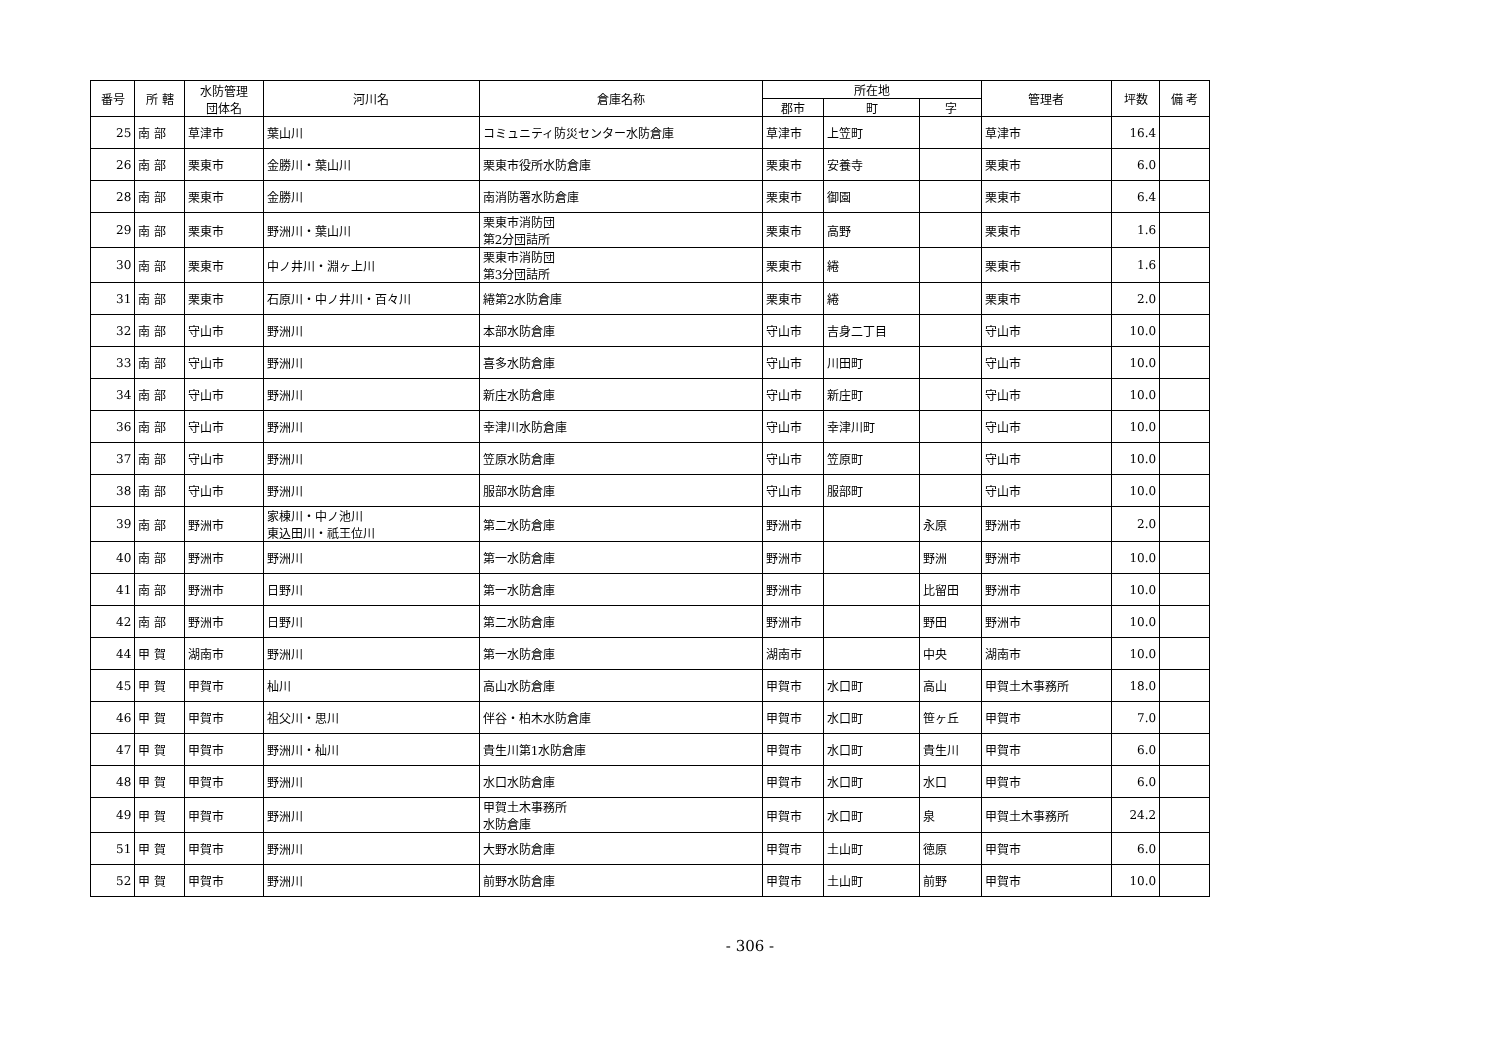| 番号 | 所 轄 | 水防管理 団体名 | 河川名 | 倉庫名称 | 所在地 | | | 管理者 | 坪数 | 備 考 |
| --- | --- | --- | --- | --- | --- | --- | --- | --- | --- | --- |
| | | | | | 郡市 | 町 | 字 | | | |
| 25 | 南 部 | 草津市 | 葉山川 | コミュニティ防災センター水防倉庫 | 草津市 | 上笠町 | | 草津市 | 16.4 | |
| 26 | 南 部 | 栗東市 | 金勝川・葉山川 | 栗東市役所水防倉庫 | 栗東市 | 安養寺 | | 栗東市 | 6.0 | |
| 28 | 南 部 | 栗東市 | 金勝川 | 南消防署水防倉庫 | 栗東市 | 御園 | | 栗東市 | 6.4 | |
| 29 | 南 部 | 栗東市 | 野洲川・葉山川 | 栗東市消防団 第2分団詰所 | 栗東市 | 高野 | | 栗東市 | 1.6 | |
| 30 | 南 部 | 栗東市 | 中ノ井川・淵ヶ上川 | 栗東市消防団 第3分団詰所 | 栗東市 | 綣 | | 栗東市 | 1.6 | |
| 31 | 南 部 | 栗東市 | 石原川・中ノ井川・百々川 | 綣第2水防倉庫 | 栗東市 | 綣 | | 栗東市 | 2.0 | |
| 32 | 南 部 | 守山市 | 野洲川 | 本部水防倉庫 | 守山市 | 吉身二丁目 | | 守山市 | 10.0 | |
| 33 | 南 部 | 守山市 | 野洲川 | 喜多水防倉庫 | 守山市 | 川田町 | | 守山市 | 10.0 | |
| 34 | 南 部 | 守山市 | 野洲川 | 新庄水防倉庫 | 守山市 | 新庄町 | | 守山市 | 10.0 | |
| 36 | 南 部 | 守山市 | 野洲川 | 幸津川水防倉庫 | 守山市 | 幸津川町 | | 守山市 | 10.0 | |
| 37 | 南 部 | 守山市 | 野洲川 | 笠原水防倉庫 | 守山市 | 笠原町 | | 守山市 | 10.0 | |
| 38 | 南 部 | 守山市 | 野洲川 | 服部水防倉庫 | 守山市 | 服部町 | | 守山市 | 10.0 | |
| 39 | 南 部 | 野洲市 | 家棟川・中ノ池川 東込田川・祇王位川 | 第二水防倉庫 | 野洲市 | | 永原 | 野洲市 | 2.0 | |
| 40 | 南 部 | 野洲市 | 野洲川 | 第一水防倉庫 | 野洲市 | | 野洲 | 野洲市 | 10.0 | |
| 41 | 南 部 | 野洲市 | 日野川 | 第一水防倉庫 | 野洲市 | | 比留田 | 野洲市 | 10.0 | |
| 42 | 南 部 | 野洲市 | 日野川 | 第二水防倉庫 | 野洲市 | | 野田 | 野洲市 | 10.0 | |
| 44 | 甲 賀 | 湖南市 | 野洲川 | 第一水防倉庫 | 湖南市 | | 中央 | 湖南市 | 10.0 | |
| 45 | 甲 賀 | 甲賀市 | 杣川 | 高山水防倉庫 | 甲賀市 | 水口町 | 高山 | 甲賀土木事務所 | 18.0 | |
| 46 | 甲 賀 | 甲賀市 | 祖父川・思川 | 伴谷・柏木水防倉庫 | 甲賀市 | 水口町 | 笹ヶ丘 | 甲賀市 | 7.0 | |
| 47 | 甲 賀 | 甲賀市 | 野洲川・杣川 | 貴生川第1水防倉庫 | 甲賀市 | 水口町 | 貴生川 | 甲賀市 | 6.0 | |
| 48 | 甲 賀 | 甲賀市 | 野洲川 | 水口水防倉庫 | 甲賀市 | 水口町 | 水口 | 甲賀市 | 6.0 | |
| 49 | 甲 賀 | 甲賀市 | 野洲川 | 甲賀土木事務所 水防倉庫 | 甲賀市 | 水口町 | 泉 | 甲賀土木事務所 | 24.2 | |
| 51 | 甲 賀 | 甲賀市 | 野洲川 | 大野水防倉庫 | 甲賀市 | 土山町 | 徳原 | 甲賀市 | 6.0 | |
| 52 | 甲 賀 | 甲賀市 | 野洲川 | 前野水防倉庫 | 甲賀市 | 土山町 | 前野 | 甲賀市 | 10.0 | |
- 306 -